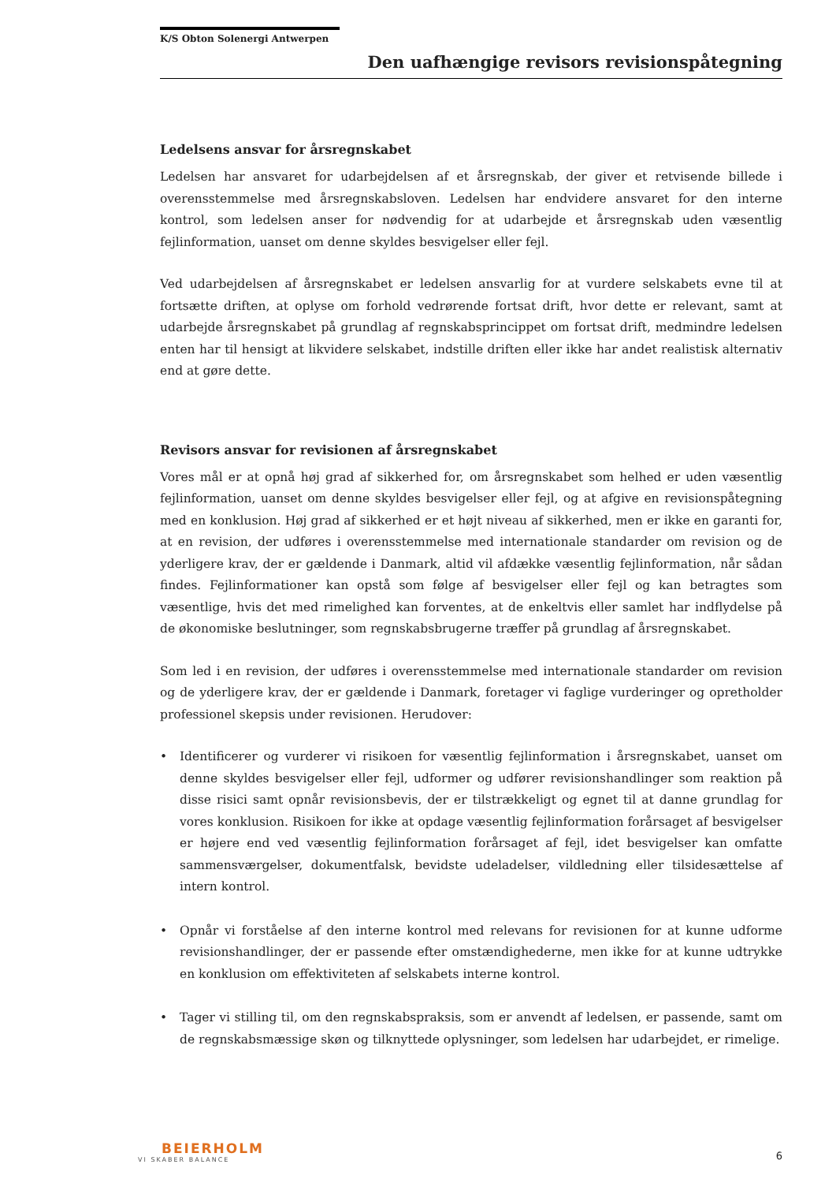K/S Obton Solenergi Antwerpen
Den uafhængige revisors revisionspåtegning
Ledelsens ansvar for årsregnskabet
Ledelsen har ansvaret for udarbejdelsen af et årsregnskab, der giver et retvisende billede i overensstemmelse med årsregnskabsloven. Ledelsen har endvidere ansvaret for den interne kontrol, som ledelsen anser for nødvendig for at udarbejde et årsregnskab uden væsentlig fejlinformation, uanset om denne skyldes besvigelser eller fejl.
Ved udarbejdelsen af årsregnskabet er ledelsen ansvarlig for at vurdere selskabets evne til at fortsætte driften, at oplyse om forhold vedrørende fortsat drift, hvor dette er relevant, samt at udarbejde årsregnskabet på grundlag af regnskabsprincippet om fortsat drift, medmindre ledelsen enten har til hensigt at likvidere selskabet, indstille driften eller ikke har andet realistisk alternativ end at gøre dette.
Revisors ansvar for revisionen af årsregnskabet
Vores mål er at opnå høj grad af sikkerhed for, om årsregnskabet som helhed er uden væsentlig fejlinformation, uanset om denne skyldes besvigelser eller fejl, og at afgive en revisionspåtegning med en konklusion. Høj grad af sikkerhed er et højt niveau af sikkerhed, men er ikke en garanti for, at en revision, der udføres i overensstemmelse med internationale standarder om revision og de yderligere krav, der er gældende i Danmark, altid vil afdække væsentlig fejlinformation, når sådan findes. Fejlinformationer kan opstå som følge af besvigelser eller fejl og kan betragtes som væsentlige, hvis det med rimelighed kan forventes, at de enkeltvis eller samlet har indflydelse på de økonomiske beslutninger, som regnskabsbrugerne træffer på grundlag af årsregnskabet.
Som led i en revision, der udføres i overensstemmelse med internationale standarder om revision og de yderligere krav, der er gældende i Danmark, foretager vi faglige vurderinger og opretholder professionel skepsis under revisionen. Herudover:
• Identificerer og vurderer vi risikoen for væsentlig fejlinformation i årsregnskabet, uanset om denne skyldes besvigelser eller fejl, udformer og udfører revisionshandlinger som reaktion på disse risici samt opnår revisionsbevis, der er tilstrækkeligt og egnet til at danne grundlag for vores konklusion. Risikoen for ikke at opdage væsentlig fejlinformation forårsaget af besvigelser er højere end ved væsentlig fejlinformation forårsaget af fejl, idet besvigelser kan omfatte sammensværgelser, dokumentfalsk, bevidste udeladelser, vildledning eller tilsidesættelse af intern kontrol.
• Opnår vi forståelse af den interne kontrol med relevans for revisionen for at kunne udforme revisionshandlinger, der er passende efter omstændighederne, men ikke for at kunne udtrykke en konklusion om effektiviteten af selskabets interne kontrol.
• Tager vi stilling til, om den regnskabspraksis, som er anvendt af ledelsen, er passende, samt om de regnskabsmæssige skøn og tilknyttede oplysninger, som ledelsen har udarbejdet, er rimelige.
BEIERHOLM
VI SKABER BALANCE
6